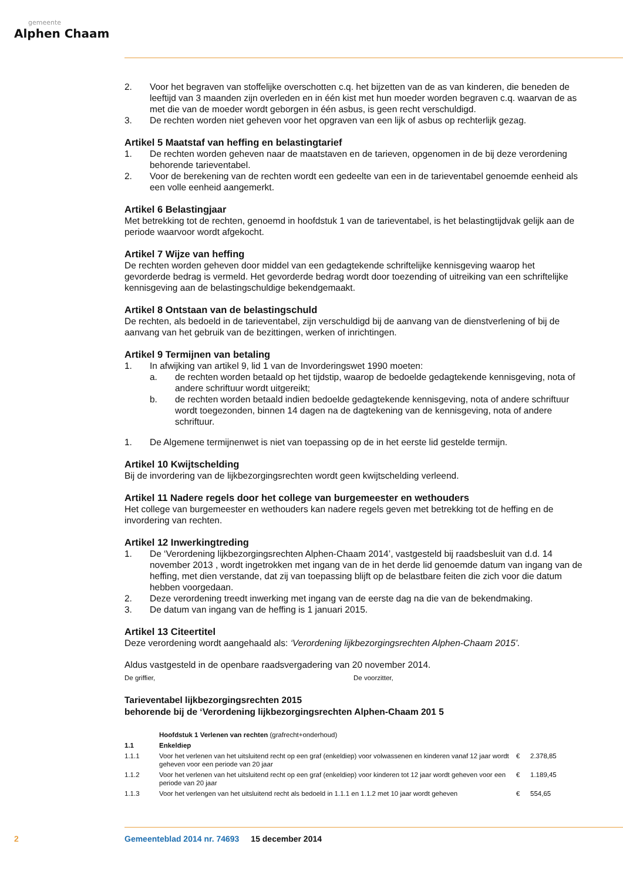gemeente
Alphen Chaam
2. Voor het begraven van stoffelijke overschotten c.q. het bijzetten van de as van kinderen, die beneden de leeftijd van 3 maanden zijn overleden en in één kist met hun moeder worden begraven c.q. waarvan de as met die van de moeder wordt geborgen in één asbus, is geen recht verschuldigd.
3. De rechten worden niet geheven voor het opgraven van een lijk of asbus op rechterlijk gezag.
Artikel 5 Maatstaf van heffing en belastingtarief
1. De rechten worden geheven naar de maatstaven en de tarieven, opgenomen in de bij deze verordening behorende tarieventabel.
2. Voor de berekening van de rechten wordt een gedeelte van een in de tarieventabel genoemde eenheid als een volle eenheid aangemerkt.
Artikel 6 Belastingjaar
Met betrekking tot de rechten, genoemd in hoofdstuk 1 van de tarieventabel, is het belastingtijdvak gelijk aan de periode waarvoor wordt afgekocht.
Artikel 7 Wijze van heffing
De rechten worden geheven door middel van een gedagtekende schriftelijke kennisgeving waarop het gevorderde bedrag is vermeld. Het gevorderde bedrag wordt door toezending of uitreiking van een schriftelijke kennisgeving aan de belastingschuldige bekendgemaakt.
Artikel 8 Ontstaan van de belastingschuld
De rechten, als bedoeld in de tarieventabel, zijn verschuldigd bij de aanvang van de dienstverlening of bij de aanvang van het gebruik van de bezittingen, werken of inrichtingen.
Artikel 9 Termijnen van betaling
1. In afwijking van artikel 9, lid 1 van de Invorderingswet 1990 moeten:
a. de rechten worden betaald op het tijdstip, waarop de bedoelde gedagtekende kennisgeving, nota of andere schriftuur wordt uitgereikt;
b. de rechten worden betaald indien bedoelde gedagtekende kennisgeving, nota of andere schriftuur wordt toegezonden, binnen 14 dagen na de dagtekening van de kennisgeving, nota of andere schriftuur.
1. De Algemene termijnenwet is niet van toepassing op de in het eerste lid gestelde termijn.
Artikel 10 Kwijtschelding
Bij de invordering van de lijkbezorgingsrechten wordt geen kwijtschelding verleend.
Artikel 11 Nadere regels door het college van burgemeester en wethouders
Het college van burgemeester en wethouders kan nadere regels geven met betrekking tot de heffing en de invordering van rechten.
Artikel 12 Inwerkingtreding
1. De ‘Verordening lijkbezorgingsrechten Alphen-Chaam 2014’, vastgesteld bij raadsbesluit van d.d. 14 november 2013 , wordt ingetrokken met ingang van de in het derde lid genoemde datum van ingang van de heffing, met dien verstande, dat zij van toepassing blijft op de belastbare feiten die zich voor die datum hebben voorgedaan.
2. Deze verordening treedt inwerking met ingang van de eerste dag na die van de bekendmaking.
3. De datum van ingang van de heffing is 1 januari 2015.
Artikel 13 Citeertitel
Deze verordening wordt aangehaald als: ‘Verordening lijkbezorgingsrechten Alphen-Chaam 2015’.
Aldus vastgesteld in de openbare raadsvergadering van 20 november 2014.
De griffier, De voorzitter,
Tarieventabel lijkbezorgingsrechten 2015
behorende bij de ‘Verordening lijkbezorgingsrechten Alphen-Chaam 201 5
| | Hoofdstuk 1 Verlenen van rechten (grafrecht+onderhoud) | | |
| 1.1 | Enkeldiep | | |
| 1.1.1 | Voor het verlenen van het uitsluitend recht op een graf (enkeldiep) voor volwassenen en kinderen vanaf 12 jaar wordt geheven voor een periode van 20 jaar | € | 2.378,85 |
| 1.1.2 | Voor het verlenen van het uitsluitend recht op een graf (enkeldiep) voor kinderen tot 12 jaar wordt geheven voor een periode van 20 jaar | € | 1.189,45 |
| 1.1.3 | Voor het verlengen van het uitsluitend recht als bedoeld in 1.1.1 en 1.1.2 met 10 jaar wordt geheven | € | 554,65 |
2 Gemeenteblad 2014 nr. 74693 15 december 2014